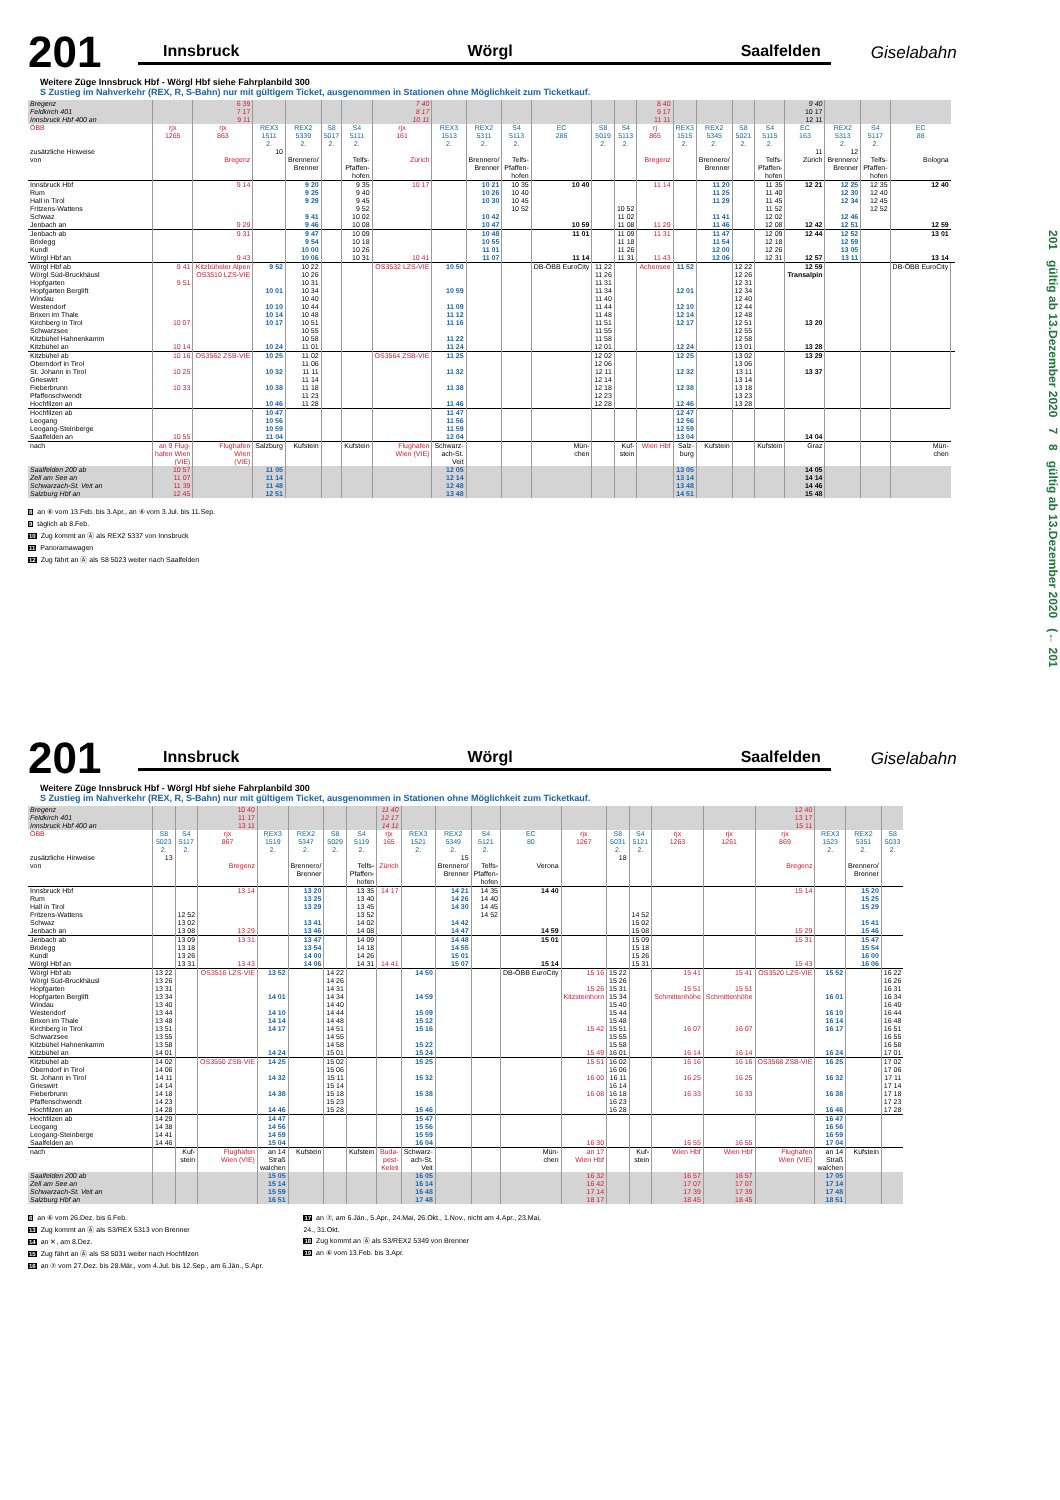201
Innsbruck Wörgl Saalfelden
Giselabahn
Weitere Züge Innsbruck Hbf - Wörgl Hbf siehe Fahrplanbild 300
S Zustieg im Nahverkehr (REX, R, S-Bahn) nur mit gültigem Ticket, ausgenommen in Stationen ohne Möglichkeit zum Ticketkauf.
| Bregenz Feldkirch 401 Innsbruck Hbf 400 an | | 6 39 7 17 9 11 | | | | | 7 40 8 17 10 11 | | | | | | | 8 40 9 17 11 11 | | | | | 9 40 10 17 12 11 | | | | |
| ÖBB | rjx 1265 | rjx 863 | REX3 1511 2. | REX2 5339 2. | S8 5017 2. | S4 5111 2. | rjx 161 | REX3 1513 2. | REX2 5311 2. | S4 5113 2. | EC 286 | S8 5019 2. | S4 5113 2. | rj 865 | REX3 1515 2. | REX2 5345 2. | S8 5021 2. | S4 5115 2. | EC 163 | REX2 5313 2. | S4 5117 2. | EC 88 | |
| zusätzliche Hinweise | | | 10 | | | | | | | | | | | | | | | | 11 | 12 | | | |
| von | | Bregenz | | Brennero/ Brenner | | Telfs- Pfaffen- hofen | Zürich | | Brennero/ Brenner | Telfs- Pfaffen- hofen | | | | Bregenz | | Brennero/ Brenner | | Telfs- Pfaffen- hofen | Zürich | Brennero/ Brenner | Telfs- Pfaffen- hofen | Bologna | |
| Innsbruck Hbf Rum Hall in Tirol Fritzens-Wattens Schwaz Jenbach an | | 9 14 9 29 | | 9 20 9 25 9 29 9 41 9 46 | | 9 35 9 40 9 45 9 52 10 02 10 08 | 10 17 | | 10 21 10 26 10 30 10 42 10 47 | 10 35 10 40 10 45 10 52 | 10 40 10 59 | | 10 52 11 02 11 08 | 11 14 11 29 | | 11 20 11 25 11 29 11 41 11 46 | | 11 35 11 40 11 45 11 52 12 02 12 08 | 12 21 12 42 | 12 25 12 30 12 34 12 46 12 51 | 12 35 12 40 12 45 12 52 | 12 40 12 59 | |
| Jenbach ab Brixlegg Kundl Wörgl Hbf an | | 9 31 9 43 | | 9 47 9 54 10 00 10 06 | | 10 09 10 18 10 26 10 31 | 10 41 | | 10 48 10 55 11 01 11 07 | | 11 01 11 14 | | 11 09 11 18 11 26 11 31 | 11 31 11 43 | | 11 47 11 54 12 00 12 06 | | 12 09 12 18 12 26 12 31 | 12 44 12 57 | 12 52 12 59 13 05 13 11 | | 13 01 13 14 | |
| Wörgl Hbf ab Wörgl Süd-Bruckhäusl Hopfgarten Hopfgarten Berglift Windau Westendorf Brixen im Thale Kirchberg in Tirol Schwarzsee Kitzbühel Hahnenkamm Kitzbühel an | 9 41 9 51 10 07 10 14 | Kitzbüheler Alpen OS3510 LZS-VIE | 9 52 10 01 10 10 10 14 10 17 10 24 | 10 22 10 26 10 31 10 34 10 40 10 44 10 48 10 51 10 55 10 58 11 01 | | | OS3532 LZS-VIE | 10 50 10 59 11 09 11 12 11 16 11 22 11 24 | | | DB-ÖBB EuroCity | 11 22 11 26 11 31 11 34 11 40 11 44 11 48 11 51 11 55 11 58 12 01 | | Achensee | 11 52 12 01 12 10 12 14 12 17 12 24 | | 12 22 12 26 12 31 12 34 12 40 12 44 12 48 12 51 12 55 12 58 13 01 | | 12 59 Transalpin 13 20 13 28 | | | DB-ÖBB EuroCity | |
| Kitzbühel ab Oberndorf in Tirol St. Johann in Tirol Grieswirt Fieberbrunn Pfaffenschwendt Hochfilzen an | 10 16 10 25 10 33 | OS3562 ZSB-VIE | 10 25 10 32 10 38 10 46 | 11 02 11 06 11 11 11 14 11 18 11 23 11 28 | | | OS3564 ZSB-VIE | 11 25 11 32 11 38 11 46 | | | | 12 02 12 06 12 11 12 14 12 18 12 23 12 28 | | | 12 25 12 32 12 38 12 46 | | 13 02 13 06 13 11 13 14 13 18 13 23 13 28 | | 13 29 13 37 | | | | |
| Hochfilzen ab Leogang Leogang-Steinberge Saalfelden an | 10 55 | | 10 47 10 56 10 59 11 04 | | | | | 11 47 11 56 11 59 12 04 | | | | | | | 12 47 12 56 12 59 13 04 | | | | 14 04 | | | | |
| nach | an 9 Flug- hafen Wien (VIE) | Flughafen Wien (VIE) | Salzburg | Kufstein | | Kufstein | Flughafen Wien (VIE) | Schwarz- ach-St. Veit | | | Mün- chen | | Kuf- stein | Wien Hbf | Salz- burg | Kufstein | | Kufstein | Graz | | | Mün- chen | |
| Saalfelden 200 ab Zell am See an Schwarzach-St. Veit an Salzburg Hbf an | 10 57 11 07 11 39 12 45 | | 11 05 11 14 11 48 12 51 | | | | | 12 05 12 14 12 48 13 48 | | | | | | | 13 05 13 14 13 48 14 51 | | | | 14 05 14 14 14 46 15 48 | | | | |
8 an ⑥ vom 13.Feb. bis 3.Apr., an ⑥ vom 3.Jul. bis 11.Sep.
9 täglich ab 8.Feb.
10 Zug kommt an Ⓐ als REX2 5337 von Innsbruck
11 Panoramawagen
12 Zug fährt an Ⓐ als S8 5023 weiter nach Saalfelden
201
Innsbruck Wörgl Saalfelden
Giselabahn
Weitere Züge Innsbruck Hbf - Wörgl Hbf siehe Fahrplanbild 300
S Zustieg im Nahverkehr (REX, R, S-Bahn) nur mit gültigem Ticket, ausgenommen in Stationen ohne Möglichkeit zum Ticketkauf.
| Bregenz Feldkirch 401 Innsbruck Hbf 400 an | | | 10 40 11 17 13 11 | | | | | 11 40 12 17 14 11 | | | | | | | | | | 12 40 13 17 15 11 | | | |
| ÖBB | S8 5023 2. | S4 5117 2. | rjx 867 | REX3 1519 2. | REX2 5347 2. | S8 5029 2. | S4 5119 2. | rjx 165 | REX3 1521 2. | REX2 5349 2. | S4 5121 2. | EC 80 | rjx 1267 | S8 5031 2. | S4 5121 2. | rjx 1263 | rjx 1261 | rjx 869 | REX3 1523 2. | REX2 5351 2. | S8 5033 2. |
| zusätzliche Hinweise | 13 | | | | | | | | | 15 | | | | 18 | | | | | | | |
| von | | | Bregenz | | Brennero/ Brenner | | Telfs- Pfaffen- hofen | Zürich | | Brennero/ Brenner | Telfs- Pfaffen- hofen | Verona | | | | | | Bregenz | | Brennero/ Brenner | |
| Innsbruck Hbf Rum Hall in Tirol Fritzens-Wattens Schwaz Jenbach an | | 12 52 13 02 13 08 | 13 14 13 29 | | 13 20 13 25 13 29 13 41 13 46 | | 13 35 13 40 13 45 13 52 14 02 14 08 | 14 17 | | 14 21 14 26 14 30 14 42 14 47 | 14 35 14 40 14 45 14 52 | 14 40 14 59 | | | 14 52 15 02 15 08 | | | 15 14 15 29 | | 15 20 15 25 15 29 15 41 15 46 | |
| Jenbach ab Brixlegg Kundl Wörgl Hbf an | | 13 09 13 18 13 26 13 31 | 13 31 13 43 | | 13 47 13 54 14 00 14 06 | | 14 09 14 18 14 26 14 31 | 14 41 | | 14 48 14 55 15 01 15 07 | | 15 01 15 14 | | | 15 09 15 18 15 26 15 31 | | | 15 31 15 43 | | 15 47 15 54 16 00 16 06 | |
| Wörgl Hbf ab Wörgl Süd-Bruckhäusl Hopfgarten Hopfgarten Berglift Windau Westendorf Brixen im Thale Kirchberg in Tirol Schwarzsee Kitzbühel Hahnenkamm Kitzbühel an | 13 22 13 26 13 31 13 34 13 40 13 44 13 48 13 51 13 55 13 58 14 01 | | OS3516 LZS-VIE | 13 52 14 01 14 10 14 14 14 17 14 24 | | 14 22 14 26 14 31 14 34 14 40 14 44 14 48 14 51 14 55 14 58 15 01 | | | 14 50 14 59 15 09 15 12 15 16 15 22 15 24 | | | DB-ÖBB EuroCity | 15 16 15 26 Kitzsteinhorn 15 42 15 49 | 15 22 15 26 15 31 15 34 15 40 15 44 15 48 15 51 15 55 15 58 16 01 | | 15 41 15 51 Schmittenhöhe 16 07 16 14 | 15 41 15 51 Schmittenhöhe 16 07 16 14 | OS3520 LZS-VIE | 15 52 16 01 16 10 16 14 16 17 16 24 | | 16 22 16 26 16 31 16 34 16 40 16 44 16 48 16 51 16 55 16 58 17 01 |
| Kitzbühel ab Oberndorf in Tirol St. Johann in Tirol Grieswirt Fieberbrunn Pfaffenschwendt Hochfilzen an | 14 02 14 06 14 11 14 14 14 18 14 23 14 28 | | OS3550 ZSB-VIE | 14 25 14 32 14 38 14 46 | | 15 02 15 06 15 11 15 14 15 18 15 23 15 28 | | | 15 25 15 32 15 38 15 46 | | | | 15 51 16 00 16 08 | 16 02 16 06 16 11 16 14 16 18 16 23 16 28 | | 16 16 16 25 16 33 | 16 16 16 25 16 33 | OS3568 ZSB-VIE | 16 25 16 32 16 38 16 46 | | 17 02 17 06 17 11 17 14 17 18 17 23 17 28 |
| Hochfilzen ab Leogang Leogang-Steinberge Saalfelden an | 14 29 14 38 14 41 14 46 | | | 14 47 14 56 14 59 15 04 | | | | | 15 47 15 56 15 59 16 04 | | | | 16 30 | | | 16 55 | 16 55 | | 16 47 16 56 16 59 17 04 | | |
| nach | | Kuf- stein | Flughafen Wien (VIE) | an 14 Straß walchen | Kufstein | | Kufstein | Buda- pest- Keleti | Schwarz- ach-St. Veit | | | Mün- chen | an 17 Wien Hbf | | Kuf- stein | Wien Hbf | Wien Hbf | Flughafen Wien (VIE) | an 14 Straß walchen | Kufstein | |
| Saalfelden 200 ab Zell am See an Schwarzach-St. Veit an Salzburg Hbf an | | | | 15 05 15 14 15 59 16 51 | | | | | 16 05 16 14 16 48 17 48 | | | | 16 32 16 42 17 14 18 17 | | | 16 57 17 07 17 39 18 45 | 16 57 17 07 17 39 18 45 | | 17 05 17 14 17 48 18 51 | | |
6 an ⑥ vom 26.Dez. bis 6.Feb.
13 Zug kommt an Ⓐ als S3/REX 5313 von Brenner
14 an ✕, am 8.Dez.
15 Zug fährt an Ⓐ als S8 5031 weiter nach Hochfilzen
16 an ⑦ vom 27.Dez. bis 28.Mär., vom 4.Jul. bis 12.Sep., am 6.Jän., 5.Apr.
17 an ⑦, am 6.Jän., 5.Apr., 24.Mai, 26.Okt., 1.Nov., nicht am 4.Apr., 23.Mai,
24., 31.Okt.
18 Zug kommt an Ⓐ als S3/REX2 5349 von Brenner
19 an ⑥ vom 13.Feb. bis 3.Apr.
201 gültig ab 13.Dezember 2020 7 8 gültig ab 13.Dezember 2020 (← 201